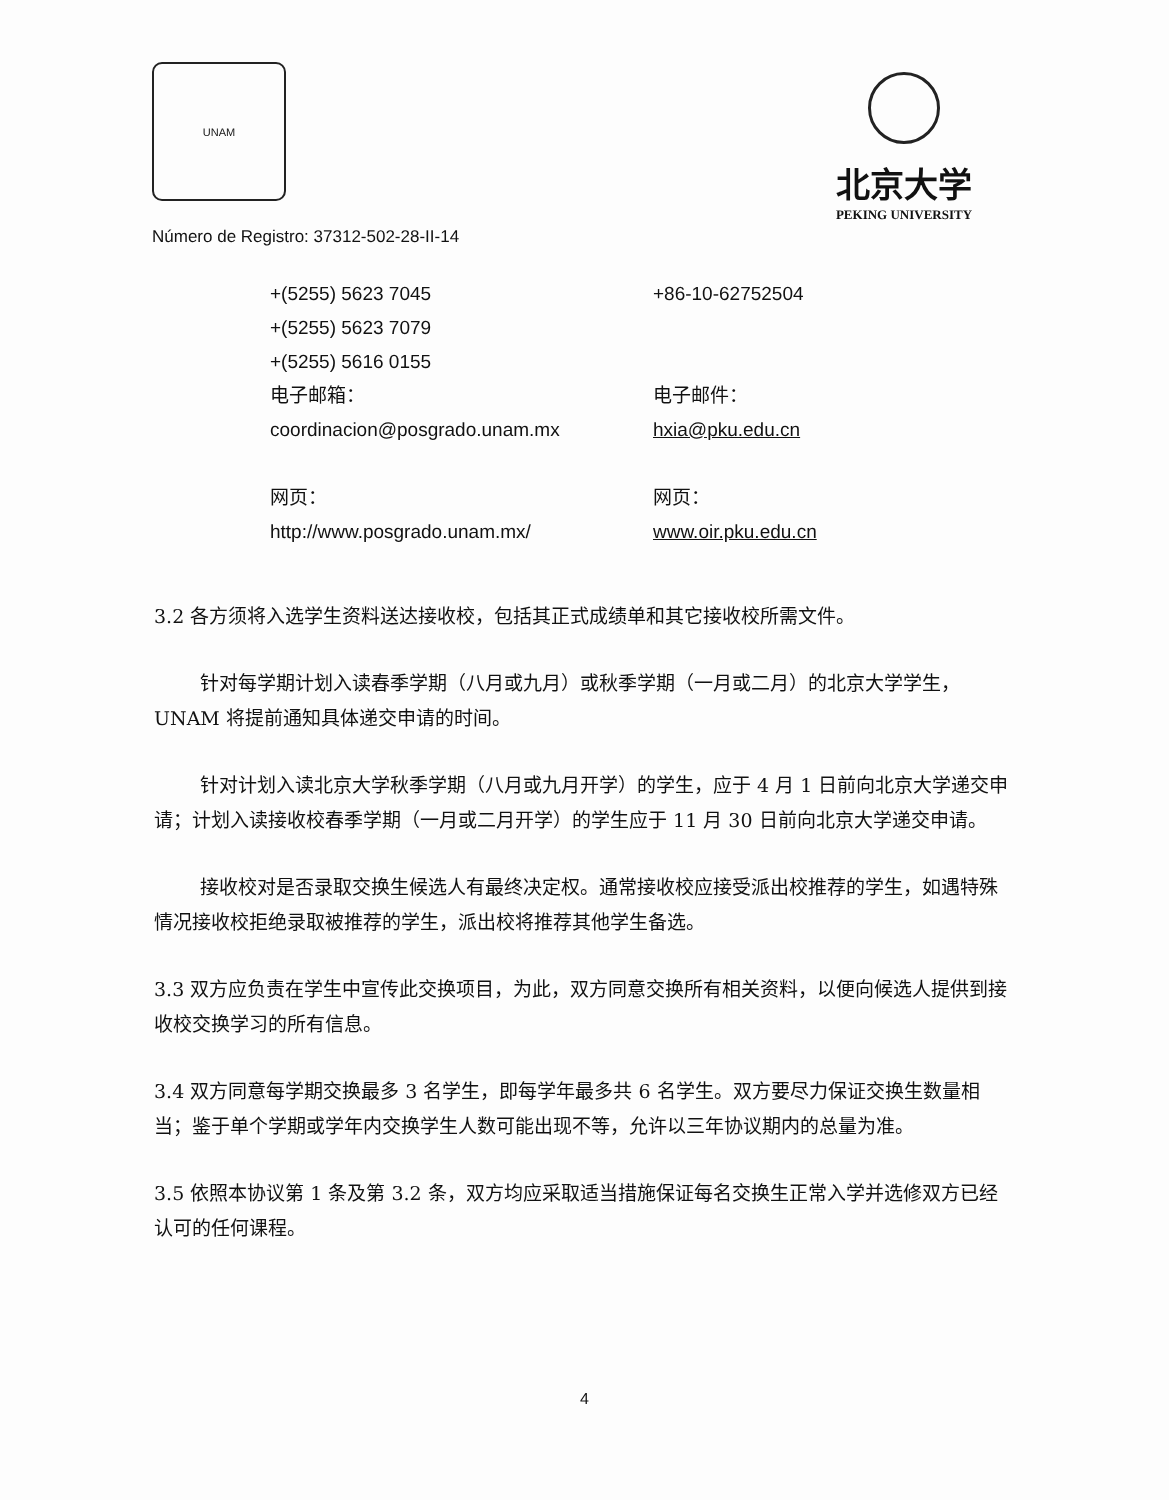UNAM
北京大学
PEKING UNIVERSITY
Número de Registro: 37312-502-28-II-14
+(5255) 5623 7045
+86-10-62752504
+(5255) 5623 7079
+(5255) 5616 0155
电子邮箱：
电子邮件：
coordinacion@posgrado.unam.mx
hxia@pku.edu.cn
网页：
网页：
http://www.posgrado.unam.mx/
www.oir.pku.edu.cn
3.2 各方须将入选学生资料送达接收校，包括其正式成绩单和其它接收校所需文件。
针对每学期计划入读春季学期（八月或九月）或秋季学期（一月或二月）的北京大学学生，UNAM 将提前通知具体递交申请的时间。
针对计划入读北京大学秋季学期（八月或九月开学）的学生，应于 4 月 1 日前向北京大学递交申请；计划入读接收校春季学期（一月或二月开学）的学生应于 11 月 30 日前向北京大学递交申请。
接收校对是否录取交换生候选人有最终决定权。通常接收校应接受派出校推荐的学生，如遇特殊情况接收校拒绝录取被推荐的学生，派出校将推荐其他学生备选。
3.3 双方应负责在学生中宣传此交换项目，为此，双方同意交换所有相关资料，以便向候选人提供到接收校交换学习的所有信息。
3.4 双方同意每学期交换最多 3 名学生，即每学年最多共 6 名学生。双方要尽力保证交换生数量相当；鉴于单个学期或学年内交换学生人数可能出现不等，允许以三年协议期内的总量为准。
3.5 依照本协议第 1 条及第 3.2 条，双方均应采取适当措施保证每名交换生正常入学并选修双方已经认可的任何课程。
4